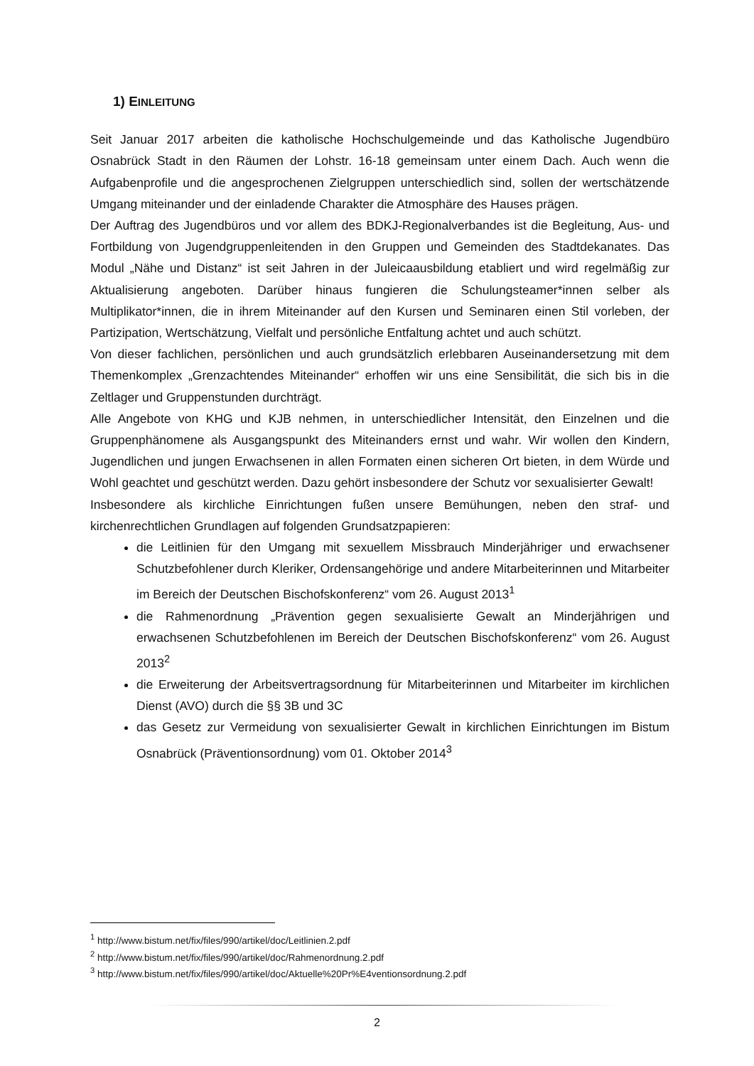1) EINLEITUNG
Seit Januar 2017 arbeiten die katholische Hochschulgemeinde und das Katholische Jugendbüro Osnabrück Stadt in den Räumen der Lohstr. 16-18 gemeinsam unter einem Dach. Auch wenn die Aufgabenprofile und die angesprochenen Zielgruppen unterschiedlich sind, sollen der wertschätzende Umgang miteinander und der einladende Charakter die Atmosphäre des Hauses prägen.
Der Auftrag des Jugendbüros und vor allem des BDKJ-Regionalverbandes ist die Begleitung, Aus- und Fortbildung von Jugendgruppenleitenden in den Gruppen und Gemeinden des Stadtdekanates. Das Modul „Nähe und Distanz“ ist seit Jahren in der Juleicaausbildung etabliert und wird regelmäßig zur Aktualisierung angeboten. Darüber hinaus fungieren die Schulungsteamer*innen selber als Multiplikator*innen, die in ihrem Miteinander auf den Kursen und Seminaren einen Stil vorleben, der Partizipation, Wertschätzung, Vielfalt und persönliche Entfaltung achtet und auch schützt.
Von dieser fachlichen, persönlichen und auch grundsätzlich erlebbaren Auseinandersetzung mit dem Themenkomplex „Grenzachtendes Miteinander“ erhoffen wir uns eine Sensibilität, die sich bis in die Zeltlager und Gruppenstunden durchträgt.
Alle Angebote von KHG und KJB nehmen, in unterschiedlicher Intensität, den Einzelnen und die Gruppenphänomene als Ausgangspunkt des Miteinanders ernst und wahr. Wir wollen den Kindern, Jugendlichen und jungen Erwachsenen in allen Formaten einen sicheren Ort bieten, in dem Würde und Wohl geachtet und geschützt werden. Dazu gehört insbesondere der Schutz vor sexualisierter Gewalt!
Insbesondere als kirchliche Einrichtungen fußen unsere Bemühungen, neben den straf- und kirchenrechtlichen Grundlagen auf folgenden Grundsatzpapieren:
die Leitlinien für den Umgang mit sexuellem Missbrauch Minderjähriger und erwachsener Schutzbefohlener durch Kleriker, Ordensangehörige und andere Mitarbeiterinnen und Mitarbeiter im Bereich der Deutschen Bischofskonferenz“ vom 26. August 2013<sup>1</sup>
die Rahmenordnung „Prävention gegen sexualisierte Gewalt an Minderjährigen und erwachsenen Schutzbefohlenen im Bereich der Deutschen Bischofskonferenz“ vom 26. August 2013<sup>2</sup>
die Erweiterung der Arbeitsvertragsordnung für Mitarbeiterinnen und Mitarbeiter im kirchlichen Dienst (AVO) durch die §§ 3B und 3C
das Gesetz zur Vermeidung von sexualisierter Gewalt in kirchlichen Einrichtungen im Bistum Osnabrück (Präventionsordnung) vom 01. Oktober 2014<sup>3</sup>
<sup>1</sup> http://www.bistum.net/fix/files/990/artikel/doc/Leitlinien.2.pdf
<sup>2</sup> http://www.bistum.net/fix/files/990/artikel/doc/Rahmenordnung.2.pdf
<sup>3</sup> http://www.bistum.net/fix/files/990/artikel/doc/Aktuelle%20Pr%E4ventionsordnung.2.pdf
2